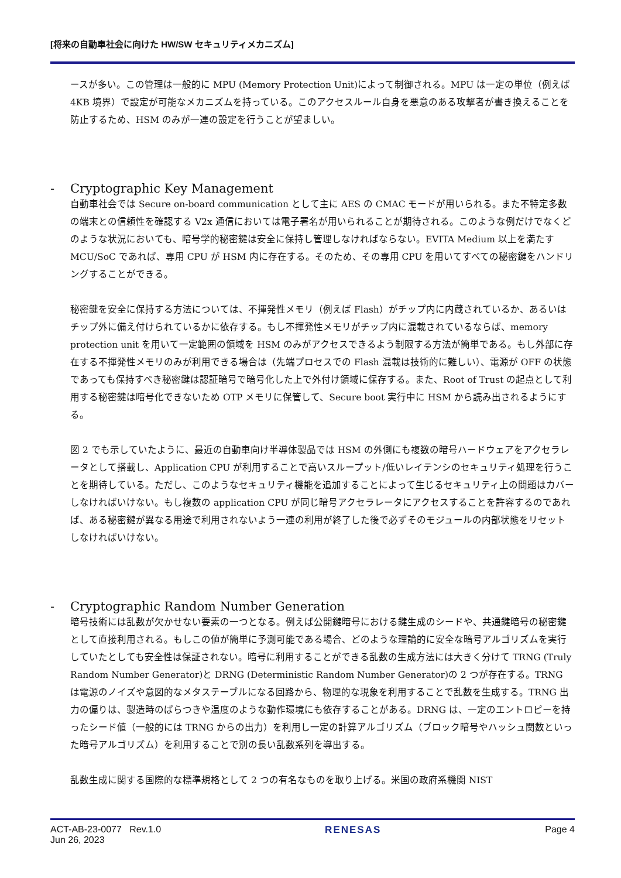[将来の自動車社会に向けた HW/SW セキュリティメカニズム]
ースが多い。この管理は一般的に MPU (Memory Protection Unit)によって制御される。MPU は一定の単位（例えば 4KB 境界）で設定が可能なメカニズムを持っている。このアクセスルール自身を悪意のある攻撃者が書き換えることを防止するため、HSM のみが一連の設定を行うことが望ましい。
- Cryptographic Key Management
自動車社会では Secure on-board communication として主に AES の CMAC モードが用いられる。また不特定多数の端末との信頼性を確認する V2x 通信においては電子署名が用いられることが期待される。このような例だけでなくどのような状況においても、暗号学的秘密鍵は安全に保持し管理しなければならない。EVITA Medium 以上を満たす MCU/SoC であれば、専用 CPU が HSM 内に存在する。そのため、その専用 CPU を用いてすべての秘密鍵をハンドリングすることができる。
秘密鍵を安全に保持する方法については、不揮発性メモリ（例えば Flash）がチップ内に内蔵されているか、あるいはチップ外に備え付けられているかに依存する。もし不揮発性メモリがチップ内に混載されているならば、memory protection unit を用いて一定範囲の領域を HSM のみがアクセスできるよう制限する方法が簡単である。もし外部に存在する不揮発性メモリのみが利用できる場合は（先端プロセスでの Flash 混載は技術的に難しい）、電源が OFF の状態であっても保持すべき秘密鍵は認証暗号で暗号化した上で外付け領域に保存する。また、Root of Trust の起点として利用する秘密鍵は暗号化できないため OTP メモリに保管して、Secure boot 実行中に HSM から読み出されるようにする。
図 2 でも示していたように、最近の自動車向け半導体製品では HSM の外側にも複数の暗号ハードウェアをアクセラレータとして搭載し、Application CPU が利用することで高いスループット/低いレイテンシのセキュリティ処理を行うことを期待している。ただし、このようなセキュリティ機能を追加することによって生じるセキュリティ上の問題はカバーしなければいけない。もし複数の application CPU が同じ暗号アクセラレータにアクセスすることを許容するのであれば、ある秘密鍵が異なる用途で利用されないよう一連の利用が終了した後で必ずそのモジュールの内部状態をリセットしなければいけない。
- Cryptographic Random Number Generation
暗号技術には乱数が欠かせない要素の一つとなる。例えば公開鍵暗号における鍵生成のシードや、共通鍵暗号の秘密鍵として直接利用される。もしこの値が簡単に予測可能である場合、どのような理論的に安全な暗号アルゴリズムを実行していたとしても安全性は保証されない。暗号に利用することができる乱数の生成方法には大きく分けて TRNG (Truly Random Number Generator)と DRNG (Deterministic Random Number Generator)の 2 つが存在する。TRNG は電源のノイズや意図的なメタステーブルになる回路から、物理的な現象を利用することで乱数を生成する。TRNG 出力の偏りは、製造時のばらつきや温度のような動作環境にも依存することがある。DRNG は、一定のエントロピーを持ったシード値（一般的には TRNG からの出力）を利用し一定の計算アルゴリズム（ブロック暗号やハッシュ関数といった暗号アルゴリズム）を利用することで別の長い乱数系列を導出する。
乱数生成に関する国際的な標準規格として 2 つの有名なものを取り上げる。米国の政府系機関 NIST
ACT-AB-23-0077 Rev.1.0
Jun 26, 2023
RENESAS Page 4